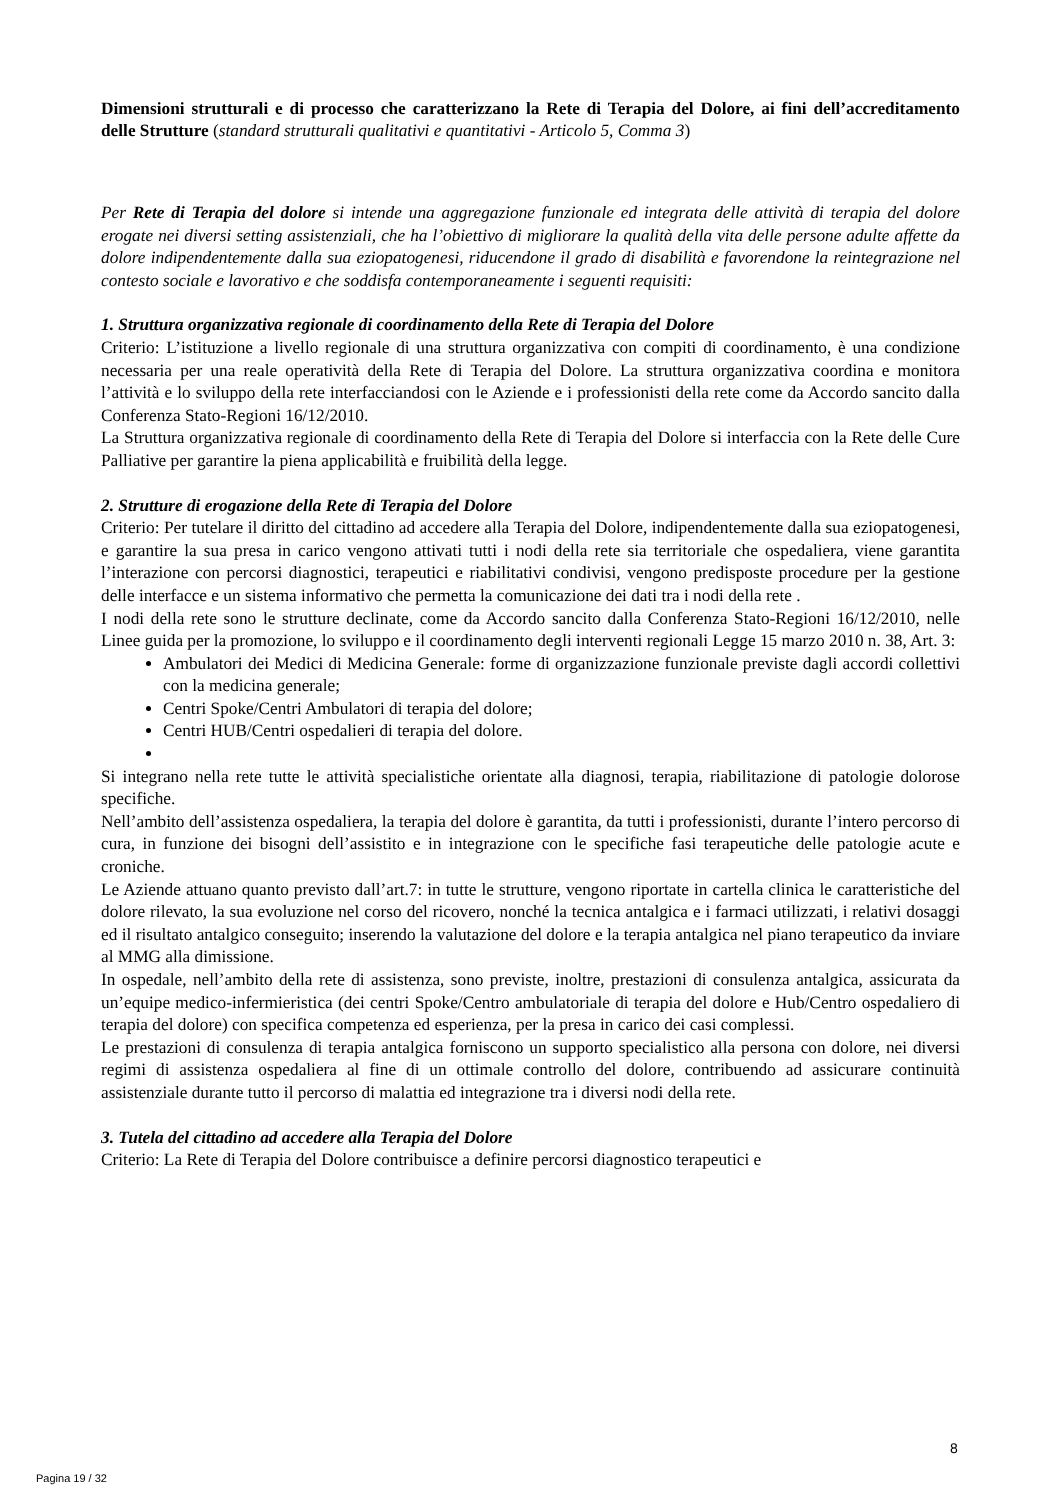Dimensioni strutturali e di processo che caratterizzano la Rete di Terapia del Dolore, ai fini dell’accreditamento delle Strutture (standard strutturali qualitativi e quantitativi - Articolo 5, Comma 3)
Per Rete di Terapia del dolore si intende una aggregazione funzionale ed integrata delle attività di terapia del dolore erogate nei diversi setting assistenziali, che ha l’obiettivo di migliorare la qualità della vita delle persone adulte affette da dolore indipendentemente dalla sua eziopatogenesi, riducendone il grado di disabilità e favorendone la reintegrazione nel contesto sociale e lavorativo e che soddisfa contemporaneamente i seguenti requisiti:
1. Struttura organizzativa regionale di coordinamento della Rete di Terapia del Dolore
Criterio: L’istituzione a livello regionale di una struttura organizzativa con compiti di coordinamento, è una condizione necessaria per una reale operatività della Rete di Terapia del Dolore. La struttura organizzativa coordina e monitora l’attività e lo sviluppo della rete interfacciandosi con le Aziende e i professionisti della rete come da Accordo sancito dalla Conferenza Stato-Regioni 16/12/2010.
La Struttura organizzativa regionale di coordinamento della Rete di Terapia del Dolore si interfaccia con la Rete delle Cure Palliative per garantire la piena applicabilità e fruibilità della legge.
2. Strutture di erogazione della Rete di Terapia del Dolore
Criterio: Per tutelare il diritto del cittadino ad accedere alla Terapia del Dolore, indipendentemente dalla sua eziopatogenesi, e garantire la sua presa in carico vengono attivati tutti i nodi della rete sia territoriale che ospedaliera, viene garantita l’interazione con percorsi diagnostici, terapeutici e riabilitativi condivisi, vengono predisposte procedure per la gestione delle interfacce e un sistema informativo che permetta la comunicazione dei dati tra i nodi della rete .
I nodi della rete sono le strutture declinate, come da Accordo sancito dalla Conferenza Stato-Regioni 16/12/2010, nelle Linee guida per la promozione, lo sviluppo e il coordinamento degli interventi regionali Legge 15 marzo 2010 n. 38, Art. 3:
Ambulatori dei Medici di Medicina Generale: forme di organizzazione funzionale previste dagli accordi collettivi con la medicina generale;
Centri Spoke/Centri Ambulatori di terapia del dolore;
Centri HUB/Centri ospedalieri di terapia del dolore.
Si integrano nella rete tutte le attività specialistiche orientate alla diagnosi, terapia, riabilitazione di patologie dolorose specifiche.
Nell’ambito dell’assistenza ospedaliera, la terapia del dolore è garantita, da tutti i professionisti, durante l’intero percorso di cura, in funzione dei bisogni dell’assistito e in integrazione con le specifiche fasi terapeutiche delle patologie acute e croniche.
Le Aziende attuano quanto previsto dall’art.7: in tutte le strutture, vengono riportate in cartella clinica le caratteristiche del dolore rilevato, la sua evoluzione nel corso del ricovero, nonché la tecnica antalgica e i farmaci utilizzati, i relativi dosaggi ed il risultato antalgico conseguito; inserendo la valutazione del dolore e la terapia antalgica nel piano terapeutico da inviare al MMG alla dimissione.
In ospedale, nell’ambito della rete di assistenza, sono previste, inoltre, prestazioni di consulenza antalgica, assicurata da un’equipe medico-infermieristica (dei centri Spoke/Centro ambulatoriale di terapia del dolore e Hub/Centro ospedaliero di terapia del dolore) con specifica competenza ed esperienza, per la presa in carico dei casi complessi.
Le prestazioni di consulenza di terapia antalgica forniscono un supporto specialistico alla persona con dolore, nei diversi regimi di assistenza ospedaliera al fine di un ottimale controllo del dolore, contribuendo ad assicurare continuità assistenziale durante tutto il percorso di malattia ed integrazione tra i diversi nodi della rete.
3. Tutela del cittadino ad accedere alla Terapia del Dolore
Criterio: La Rete di Terapia del Dolore contribuisce a definire percorsi diagnostico terapeutici e
8
Pagina 19 / 32